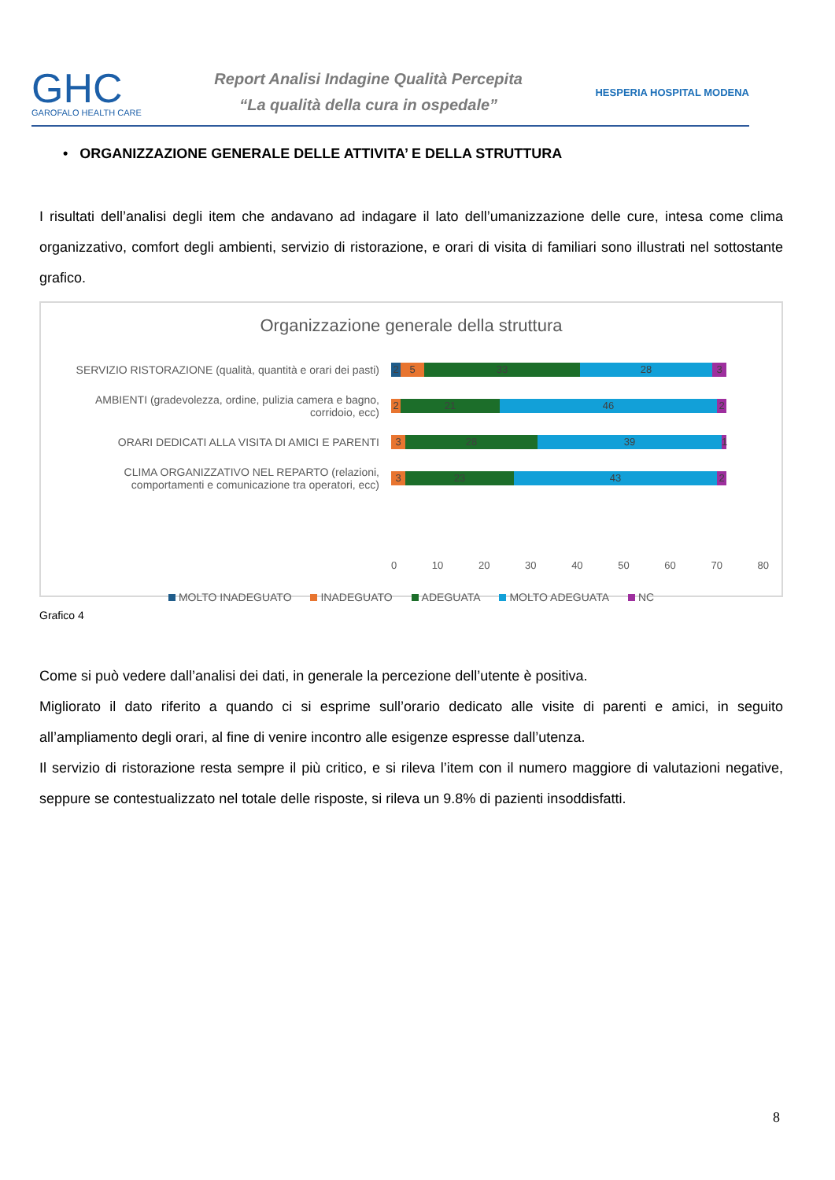GHC
GAROFALO HEALTH CARE
Report Analisi Indagine Qualità Percepita
“La qualità della cura in ospedale”
HESPERIA HOSPITAL MODENA
• ORGANIZZAZIONE GENERALE DELLE ATTIVITA’ E DELLA STRUTTURA
I risultati dell’analisi degli item che andavano ad indagare il lato dell’umanizzazione delle cure, intesa come clima organizzativo, comfort degli ambienti, servizio di ristorazione, e orari di visita di familiari sono illustrati nel sottostante grafico.
Organizzazione generale della struttura
SERVIZIO RISTORAZIONE (qualità, quantità e orari dei pasti)
2 5 33 28 3
AMBIENTI (gradevolezza, ordine, pulizia camera e bagno, corridoio, ecc)
2 21 46 2
ORARI DEDICATI ALLA VISITA DI AMICI E PARENTI
3 28 39 1
CLIMA ORGANIZZATIVO NEL REPARTO (relazioni, comportamenti e comunicazione tra operatori, ecc)
3 23 43 2
0 10 20 30 40 50 60 70 80
MOLTO INADEGUATO INADEGUATO ADEGUATA MOLTO ADEGUATA NC
Grafico 4
Come si può vedere dall’analisi dei dati, in generale la percezione dell’utente è positiva.
Migliorato il dato riferito a quando ci si esprime sull’orario dedicato alle visite di parenti e amici, in seguito all’ampliamento degli orari, al fine di venire incontro alle esigenze espresse dall’utenza.
Il servizio di ristorazione resta sempre il più critico, e si rileva l’item con il numero maggiore di valutazioni negative, seppure se contestualizzato nel totale delle risposte, si rileva un 9.8% di pazienti insoddisfatti.
8